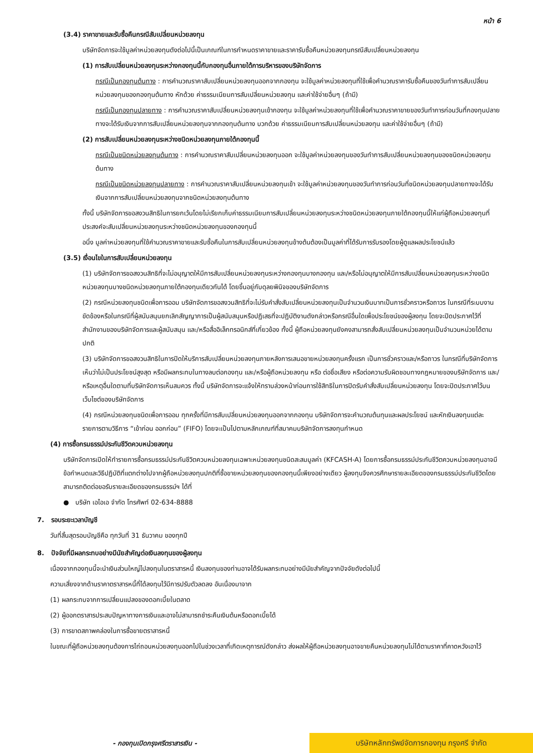หน้า 6
(3.4) ราคาขายและรับซื้อคืนกรณีสับเปลี่ยนหน่วยลงทุน
บริษัทจัดการจะใช้มูลค่าหน่วยลงทุนดังต่อไปนี้เป็นเกณฑ์ในการกำหนดราคาขายและราคารับซื้อคืนหน่วยลงทุนกรณีสับเปลี่ยนหน่วยลงทุน
(1) การสับเปลี่ยนหน่วยลงทุนระหว่างกองทุนนี้กับกองทุนอื่นภายใต้การบริหารของบริษัทจัดการ
กรณีเป็นกองทุนต้นทาง : การคำนวณราคาสับเปลี่ยนหน่วยลงทุนออกจากกองทุน จะใช้มูลค่าหน่วยลงทุนที่ใช้เพื่อคำนวณราคารับซื้อคืนของวันทำการสับเปลี่ยนหน่วยลงทุนของกองทุนต้นทาง หักด้วย ค่าธรรมเนียมการสับเปลี่ยนหน่วยลงทุน และค่าใช้จ่ายอื่นๆ (ถ้ามี)
กรณีเป็นกองทุนปลายทาง : การคำนวณราคาสับเปลี่ยนหน่วยลงทุนเข้ากองทุน จะใช้มูลค่าหน่วยลงทุนที่ใช้เพื่อคำนวณราคาขายของวันทำการก่อนวันที่กองทุนปลายทางจะได้รับเงินจากการสับเปลี่ยนหน่วยลงทุนจากกองทุนต้นทาง บวกด้วย ค่าธรรมเนียมการสับเปลี่ยนหน่วยลงทุน และค่าใช้จ่ายอื่นๆ (ถ้ามี)
(2) การสับเปลี่ยนหน่วยลงทุนระหว่างชนิดหน่วยลงทุนภายใต้กองทุนนี้
กรณีเป็นชนิดหน่วยลงทุนต้นทาง : การคำนวณราคาสับเปลี่ยนหน่วยลงทุนออก จะใช้มูลค่าหน่วยลงทุนของวันทำการสับเปลี่ยนหน่วยลงทุนของชนิดหน่วยลงทุนต้นทาง
กรณีเป็นชนิดหน่วยลงทุนปลายทาง : การคำนวณราคาสับเปลี่ยนหน่วยลงทุนเข้า จะใช้มูลค่าหน่วยลงทุนของวันทำการก่อนวันที่ชนิดหน่วยลงทุนปลายทางจะได้รับเงินจากการสับเปลี่ยนหน่วยลงทุนจากชนิดหน่วยลงทุนต้นทาง
ทั้งนี้ บริษัทจัดการขอสงวนสิทธิในการยกเว้นโดยไม่เรียกเก็บค่าธรรมเนียมการสับเปลี่ยนหน่วยลงทุนระหว่างชนิดหน่วยลงทุนภายใต้กองทุนนี้ให้แก่ผู้ถือหน่วยลงทุนที่ประสงค์จะสับเปลี่ยนหน่วยลงทุนระหว่างชนิดหน่วยลงทุนของกองทุนนี้
อนึ่ง มูลค่าหน่วยลงทุนที่ใช้คำนวณราคาขายและรับซื้อคืนในการสับเปลี่ยนหน่วยลงทุนข้างต้นต้องเป็นมูลค่าที่ได้รับการรับรองโดยผู้ดูแลผลประโยชน์แล้ว
(3.5) เงื่อนไขในการสับเปลี่ยนหน่วยลงทุน
(1) บริษัทจัดการขอสงวนสิทธิที่จะไม่อนุญาตให้มีการสับเปลี่ยนหน่วยลงทุนระหว่างกองทุนบางกองทุน และ/หรือไม่อนุญาตให้มีการสับเปลี่ยนหน่วยลงทุนระหว่างชนิดหน่วยลงทุนบางชนิดหน่วยลงทุนภายใต้กองทุนเดียวกันได้ โดยขึ้นอยู่กับดุลยพินิจของบริษัทจัดการ
(2) กรณีหน่วยลงทุนชนิดเพื่อการออม บริษัทจัดการขอสงวนสิทธิที่จะไม่รับคำสั่งสับเปลี่ยนหน่วยลงทุนเป็นจำนวนเงินบาทเป็นการชั่วคราวหรือถาวร ในกรณีที่ระบบงานขัดข้องหรือในกรณีที่ผู้สนับสนุนยกเลิกสัญญาการเป็นผู้สนับสนุนหรือปฏิเสธที่จะปฏิบัติงานดังกล่าวหรือกรณีอื่นใดเพื่อประโยชน์ของผู้ลงทุน โดยจะปิดประกาศไว้ที่สำนักงานของบริษัทจัดการและผู้สนับสนุน และ/หรือสื่ออิเล็กทรอนิกส์ที่เกี่ยวข้อง ทั้งนี้ ผู้ถือหน่วยลงทุนยังคงสามารถสั่งสับเปลี่ยนหน่วยลงทุนเป็นจำนวนหน่วยได้ตามปกติ
(3) บริษัทจัดการขอสงวนสิทธิในการปิดให้บริการสับเปลี่ยนหน่วยลงทุนภายหลังการเสนอขายหน่วยลงทุนครั้งแรก เป็นการชั่วคราวและ/หรือถาวร ในกรณีที่บริษัทจัดการเห็นว่าไม่เป็นประโยชน์สูงสุด หรือมีผลกระทบในทางลบต่อกองทุน และ/หรือผู้ถือหน่วยลงทุน หรือ ต่อชื่อเสียง หรือต่อความรับผิดชอบทางกฎหมายของบริษัทจัดการ และ/หรือเหตุอื่นใดตามที่บริษัทจัดการเห็นสมควร ทั้งนี้ บริษัทจัดการจะแจ้งให้ทราบล่วงหน้าก่อนการใช้สิทธิในการปิดรับคำสั่งสับเปลี่ยนหน่วยลงทุน โดยจะปิดประกาศไว้บนเว็บไซต์ของบริษัทจัดการ
(4) กรณีหน่วยลงทุนชนิดเพื่อการออม ทุกครั้งที่มีการสับเปลี่ยนหน่วยลงทุนออกจากกองทุน บริษัทจัดการจะคำนวณต้นทุนและผลประโยชน์ และหักเงินลงทุนแต่ละรายการตามวิธีการ “เข้าก่อน ออกก่อน” (FIFO) โดยจะเป็นไปตามหลักเกณฑ์ที่สมาคมบริษัทจัดการลงทุนกำหนด
(4) การซื้อกรมธรรม์ประกันชีวิตควบหน่วยลงทุน
บริษัทจัดการเปิดให้ทำรายการซื้อกรมธรรม์ประกันชีวิตควบหน่วยลงทุนเฉพาะหน่วยลงทุนชนิดสะสมมูลค่า (KFCASH-A) โดยการซื้อกรมธรรม์ประกันชีวิตควบหน่วยลงทุนอาจมีข้อกำหนดและวิธีปฏิบัติที่แตกต่างไปจากผู้ถือหน่วยลงทุนปกติที่ซื้อขายหน่วยลงทุนของกองทุนนี้เพียงอย่างเดียว ผู้ลงทุนจึงควรศึกษารายละเอียดของกรมธรรม์ประกันชีวิตโดยสามารถติดต่อขอรับรายละเอียดของกรมธรรม์ฯ ได้ที่
● บริษัท เอไอเอ จำกัด โทรศัพท์ 02-634-8888
7. รอบระยะเวลาบัญชี
วันที่สิ้นสุดรอบบัญชีคือ ทุกวันที่ 31 ธันวาคม ของทุกปี
8. ปัจจัยที่มีผลกระทบอย่างมีนัยสำคัญต่อเงินลงทุนของผู้ลงทุน
เนื่องจากกองทุนนี้จะนำเงินส่วนใหญ่ไปลงทุนในตราสารหนี้ เงินลงทุนของท่านอาจได้รับผลกระทบอย่างมีนัยสำคัญจากปัจจัยดังต่อไปนี้
ความเสี่ยงจากด้านราคาตราสารหนี้ที่ได้ลงทุนไว้มีการปรับตัวลดลง อันเนื่องมาจาก
(1) ผลกระทบจากการเปลี่ยนแปลงของดอกเบี้ยในตลาด
(2) ผู้ออกตราสารประสบปัญหาทางการเงินและอาจไม่สามารถชำระคืนเงินต้นหรือดอกเบี้ยได้
(3) การขาดสภาพคล่องในการซื้อขายตราสารหนี้
ในขณะที่ผู้ถือหน่วยลงทุนต้องการไถ่ถอนหน่วยลงทุนออกไปในช่วงเวลาที่เกิดเหตุการณ์ดังกล่าว ส่งผลให้ผู้ถือหน่วยลงทุนอาจขายคืนหน่วยลงทุนไม่ได้ตามราคาที่คาดหวังเอาไว้
- กองทุนเปิดกรุงศรีตราสารเงิน -
บริษัทหลักทรัพย์จัดการกองทุน กรุงศรี จำกัด